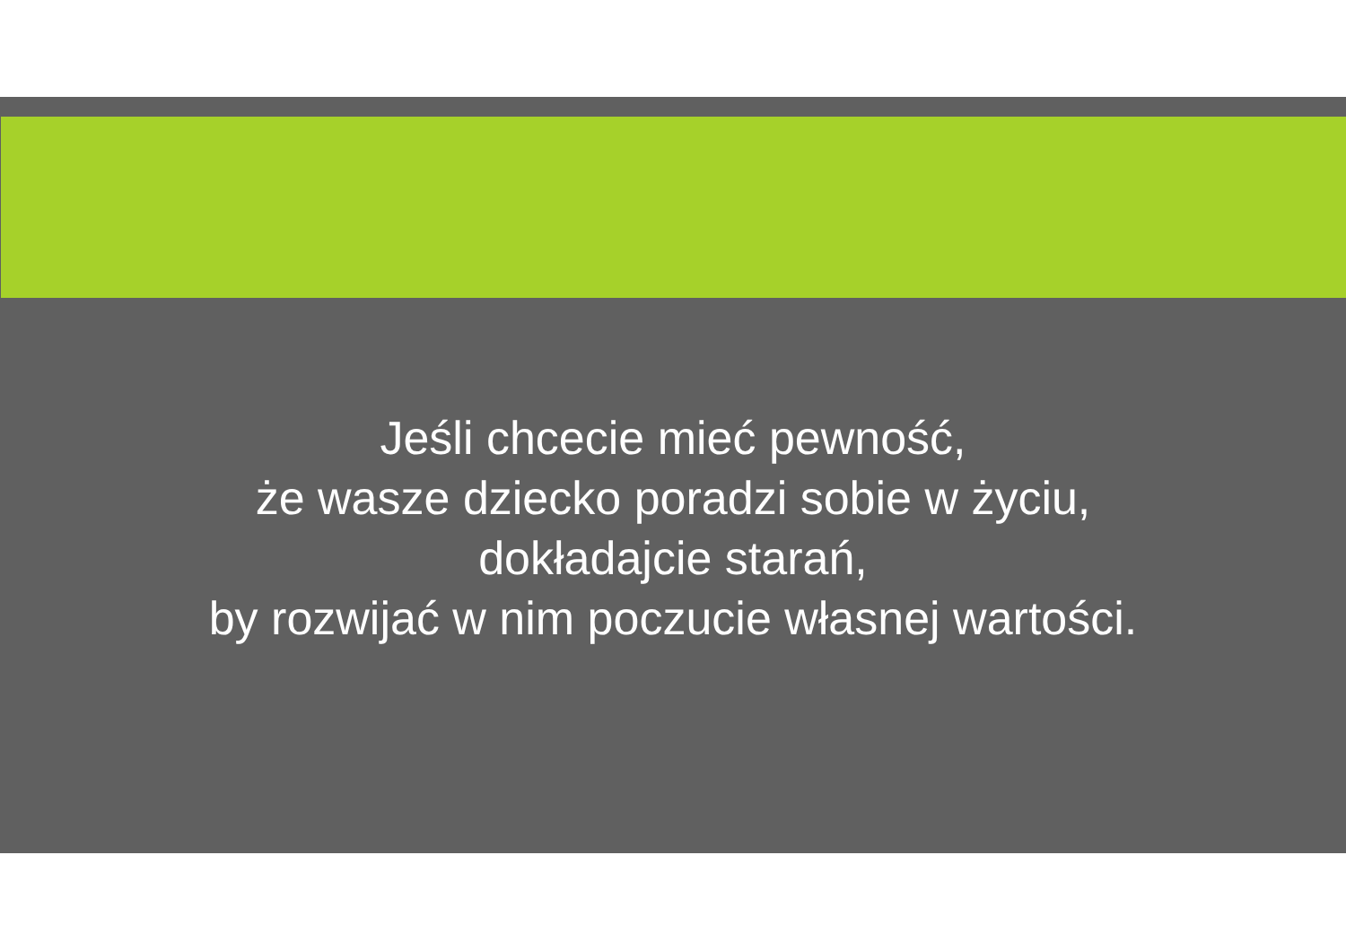Jeśli chcecie mieć pewność,
że wasze dziecko poradzi sobie w życiu,
dokładajcie starań,
by rozwijać w nim poczucie własnej wartości.